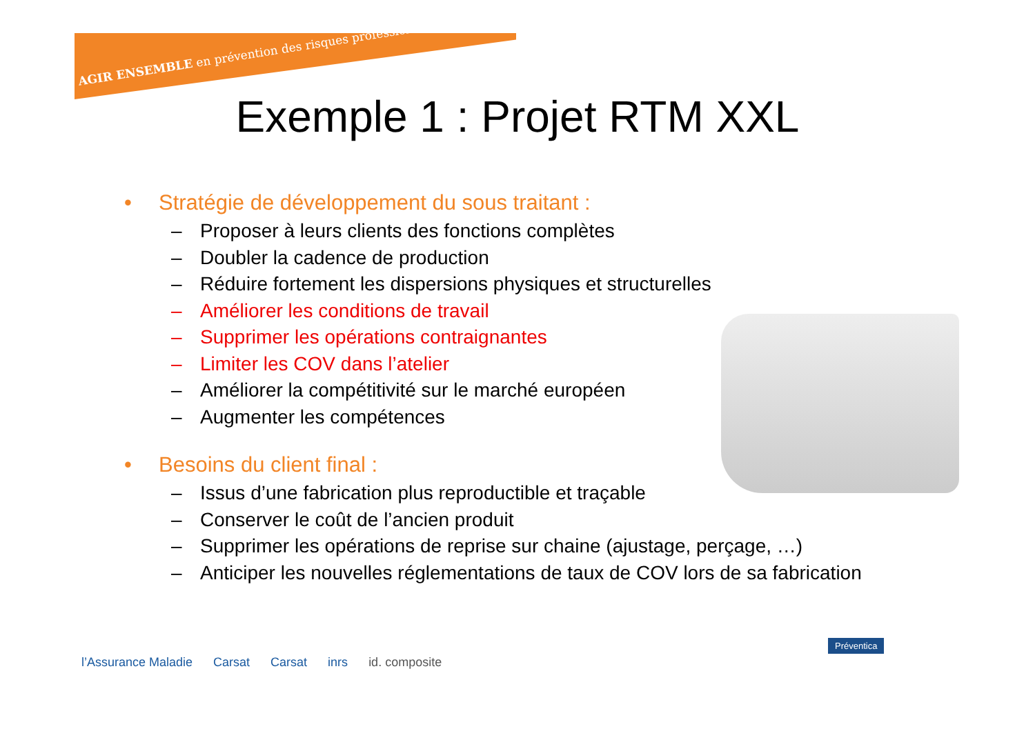AGIR ENSEMBLE en prévention des risques professionnels
Exemple 1 : Projet RTM XXL
• Stratégie de développement du sous traitant :
– Proposer à leurs clients des fonctions complètes
– Doubler la cadence de production
– Réduire fortement les dispersions physiques et structurelles
– Améliorer les conditions de travail
– Supprimer les opérations contraignantes
– Limiter les COV dans l’atelier
– Améliorer la compétitivité sur le marché européen
– Augmenter les compétences
• Besoins du client final :
– Issus d’une fabrication plus reproductible et traçable
– Conserver le coût de l’ancien produit
– Supprimer les opérations de reprise sur chaine (ajustage, perçage, …)
– Anticiper les nouvelles réglementations de taux de COV lors de sa fabrication
l’Assurance Maladie Carsat Carsat inrs id. composite
Préventica